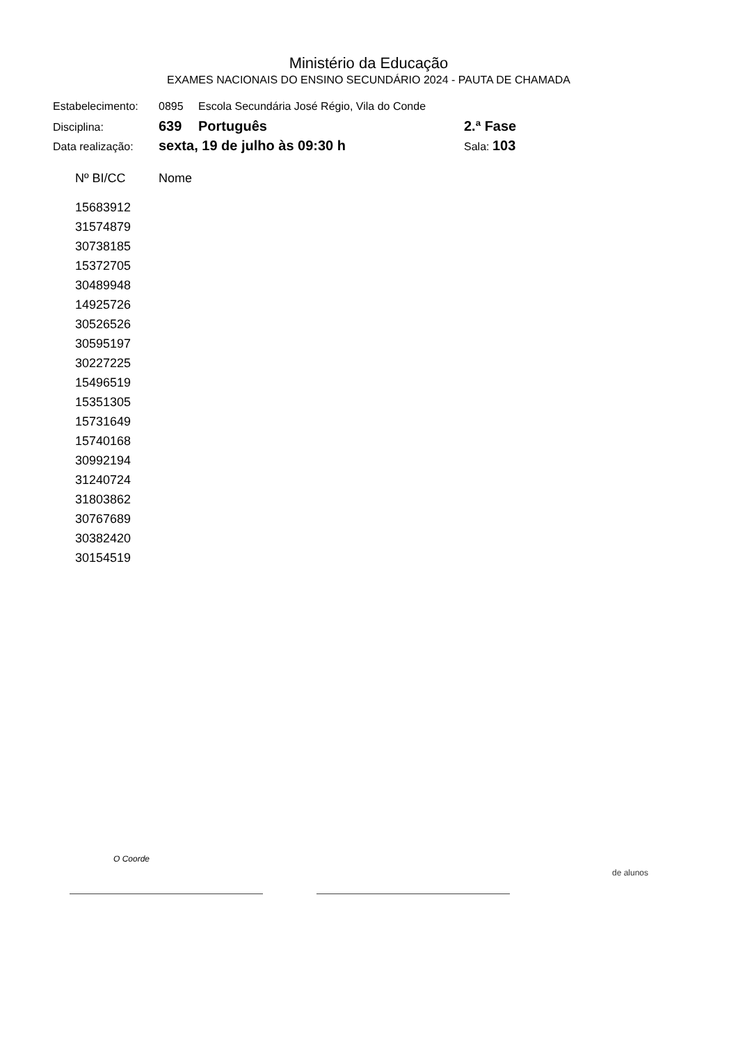Ministério da Educação
EXAMES NACIONAIS DO ENSINO SECUNDÁRIO 2024 - PAUTA DE CHAMADA
| Estabelecimento: | 0895 | Escola Secundária José Régio, Vila do Conde | |
| Disciplina: | 639 | Português | 2.ª Fase |
| Data realização: | sexta, 19 de julho às 09:30 h | | Sala: 103 |
| Nº BI/CC | Nome |
| --- | --- |
| 15683912 | |
| 31574879 | |
| 30738185 | |
| 15372705 | |
| 30489948 | |
| 14925726 | |
| 30526526 | |
| 30595197 | |
| 30227225 | |
| 15496519 | |
| 15351305 | |
| 15731649 | |
| 15740168 | |
| 30992194 | |
| 31240724 | |
| 31803862 | |
| 30767689 | |
| 30382420 | |
| 30154519 | |
O Coorde
de alunos